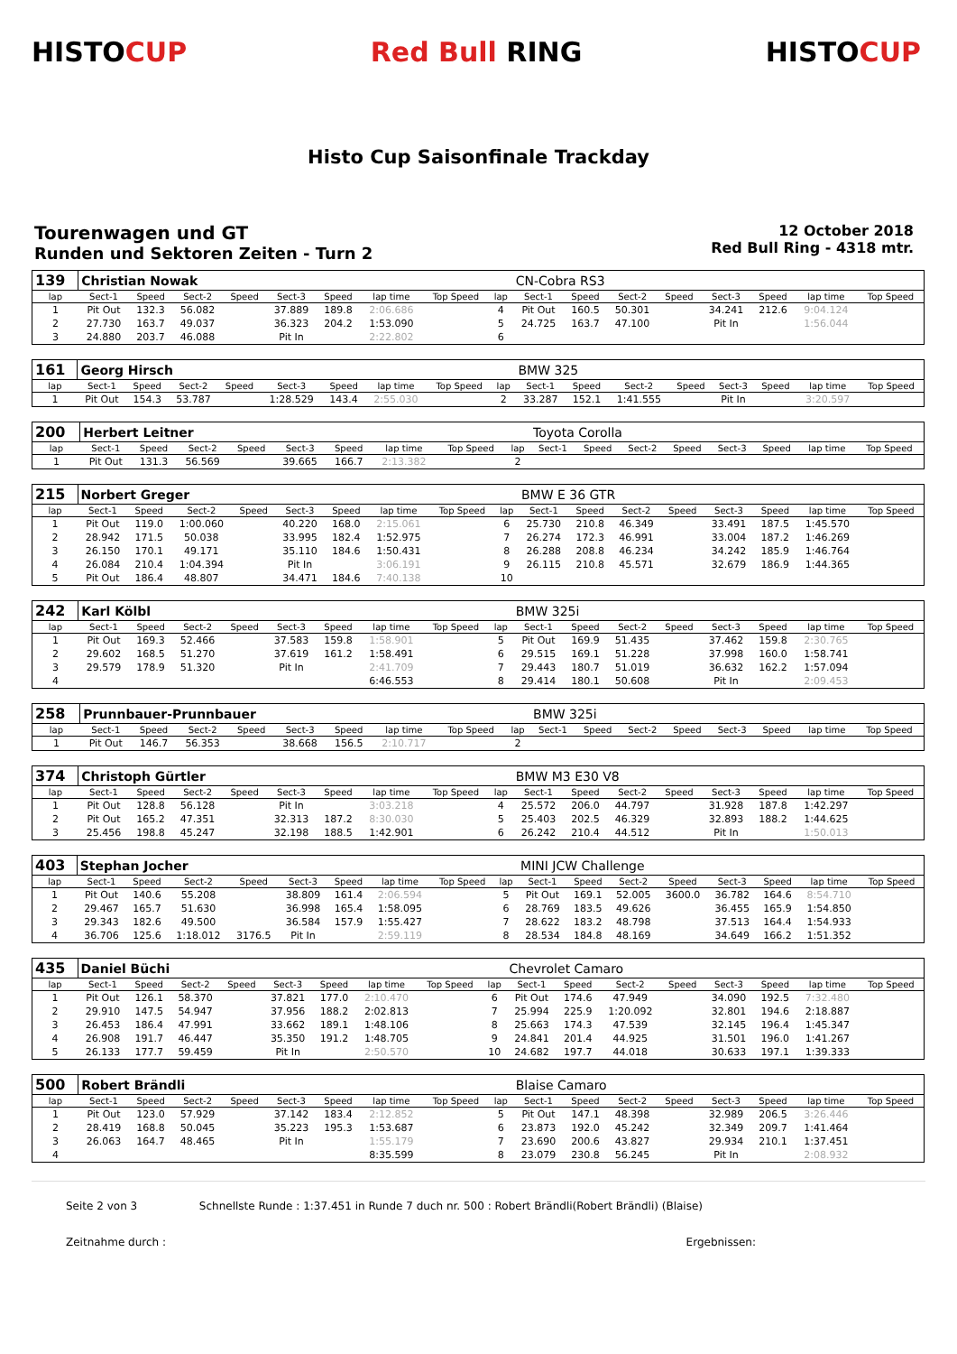HISTOCUP Red Bull RING HISTOCUP
Histo Cup Saisonfinale Trackday
Tourenwagen und GT
Runden und Sektoren Zeiten - Turn 2
12 October 2018
Red Bull Ring - 4318 mtr.
| 139 | Christian Nowak | | | | | | | | | CN-Cobra RS3 | | | | | | | |
| lap | Sect-1 | Speed | Sect-2 | Speed | Sect-3 | Speed | lap time | Top Speed | lap | Sect-1 | Speed | Sect-2 | Speed | Sect-3 | Speed | lap time | Top Speed |
| 1 | Pit Out | 132.3 | 56.082 | | 37.889 | 189.8 | 2:06.686 | | 4 | Pit Out | 160.5 | 50.301 | | 34.241 | 212.6 | 9:04.124 | |
| 2 | 27.730 | 163.7 | 49.037 | | 36.323 | 204.2 | 1:53.090 | | 5 | 24.725 | 163.7 | 47.100 | | Pit In | | 1:56.044 | |
| 3 | 24.880 | 203.7 | 46.088 | | Pit In | | 2:22.802 | | 6 | | | | | | | | |
| 161 | Georg Hirsch | | | | | | | | | BMW 325 | | | | | | | |
| lap | Sect-1 | Speed | Sect-2 | Speed | Sect-3 | Speed | lap time | Top Speed | lap | Sect-1 | Speed | Sect-2 | Speed | Sect-3 | Speed | lap time | Top Speed |
| 1 | Pit Out | 154.3 | 53.787 | | 1:28.529 | 143.4 | 2:55.030 | | 2 | 33.287 | 152.1 | 1:41.555 | | Pit In | | 3:20.597 | |
| 200 | Herbert Leitner | | | | | | | | | Toyota Corolla | | | | | | | |
| lap | Sect-1 | Speed | Sect-2 | Speed | Sect-3 | Speed | lap time | Top Speed | lap | Sect-1 | Speed | Sect-2 | Speed | Sect-3 | Speed | lap time | Top Speed |
| 1 | Pit Out | 131.3 | 56.569 | | 39.665 | 166.7 | 2:13.382 | | 2 | | | | | | | | |
| 215 | Norbert Greger | | | | | | | | | BMW E 36 GTR | | | | | | | |
| lap | Sect-1 | Speed | Sect-2 | Speed | Sect-3 | Speed | lap time | Top Speed | lap | Sect-1 | Speed | Sect-2 | Speed | Sect-3 | Speed | lap time | Top Speed |
| 1 | Pit Out | 119.0 | 1:00.060 | | 40.220 | 168.0 | 2:15.061 | | 6 | 25.730 | 210.8 | 46.349 | | 33.491 | 187.5 | 1:45.570 | |
| 2 | 28.942 | 171.5 | 50.038 | | 33.995 | 182.4 | 1:52.975 | | 7 | 26.274 | 172.3 | 46.991 | | 33.004 | 187.2 | 1:46.269 | |
| 3 | 26.150 | 170.1 | 49.171 | | 35.110 | 184.6 | 1:50.431 | | 8 | 26.288 | 208.8 | 46.234 | | 34.242 | 185.9 | 1:46.764 | |
| 4 | 26.084 | 210.4 | 1:04.394 | | Pit In | | 3:06.191 | | 9 | 26.115 | 210.8 | 45.571 | | 32.679 | 186.9 | 1:44.365 | |
| 5 | Pit Out | 186.4 | 48.807 | | 34.471 | 184.6 | 7:40.138 | | 10 | | | | | | | | |
| 242 | Karl Kölbl | | | | | | | | | BMW 325i | | | | | | | |
| lap | Sect-1 | Speed | Sect-2 | Speed | Sect-3 | Speed | lap time | Top Speed | lap | Sect-1 | Speed | Sect-2 | Speed | Sect-3 | Speed | lap time | Top Speed |
| 1 | Pit Out | 169.3 | 52.466 | | 37.583 | 159.8 | 1:58.901 | | 5 | Pit Out | 169.9 | 51.435 | | 37.462 | 159.8 | 2:30.765 | |
| 2 | 29.602 | 168.5 | 51.270 | | 37.619 | 161.2 | 1:58.491 | | 6 | 29.515 | 169.1 | 51.228 | | 37.998 | 160.0 | 1:58.741 | |
| 3 | 29.579 | 178.9 | 51.320 | | Pit In | | 2:41.709 | | 7 | 29.443 | 180.7 | 51.019 | | 36.632 | 162.2 | 1:57.094 | |
| 4 | | | | | | | 6:46.553 | | 8 | 29.414 | 180.1 | 50.608 | | Pit In | | 2:09.453 | |
| 258 | Prunnbauer-Prunnbauer | | | | | | | | | BMW 325i | | | | | | | |
| lap | Sect-1 | Speed | Sect-2 | Speed | Sect-3 | Speed | lap time | Top Speed | lap | Sect-1 | Speed | Sect-2 | Speed | Sect-3 | Speed | lap time | Top Speed |
| 1 | Pit Out | 146.7 | 56.353 | | 38.668 | 156.5 | 2:10.717 | | 2 | | | | | | | | |
| 374 | Christoph Gürtler | | | | | | | | | BMW M3 E30 V8 | | | | | | | |
| lap | Sect-1 | Speed | Sect-2 | Speed | Sect-3 | Speed | lap time | Top Speed | lap | Sect-1 | Speed | Sect-2 | Speed | Sect-3 | Speed | lap time | Top Speed |
| 1 | Pit Out | 128.8 | 56.128 | | Pit In | | 3:03.218 | | 4 | 25.572 | 206.0 | 44.797 | | 31.928 | 187.8 | 1:42.297 | |
| 2 | Pit Out | 165.2 | 47.351 | | 32.313 | 187.2 | 8:30.030 | | 5 | 25.403 | 202.5 | 46.329 | | 32.893 | 188.2 | 1:44.625 | |
| 3 | 25.456 | 198.8 | 45.247 | | 32.198 | 188.5 | 1:42.901 | | 6 | 26.242 | 210.4 | 44.512 | | Pit In | | 1:50.013 | |
| 403 | Stephan Jocher | | | | | | | | | MINI JCW Challenge | | | | | | | |
| lap | Sect-1 | Speed | Sect-2 | Speed | Sect-3 | Speed | lap time | Top Speed | lap | Sect-1 | Speed | Sect-2 | Speed | Sect-3 | Speed | lap time | Top Speed |
| 1 | Pit Out | 140.6 | 55.208 | | 38.809 | 161.4 | 2:06.594 | | 5 | Pit Out | 169.1 | 52.005 | 3600.0 | 36.782 | 164.6 | 8:54.710 | |
| 2 | 29.467 | 165.7 | 51.630 | | 36.998 | 165.4 | 1:58.095 | | 6 | 28.769 | 183.5 | 49.626 | | 36.455 | 165.9 | 1:54.850 | |
| 3 | 29.343 | 182.6 | 49.500 | | 36.584 | 157.9 | 1:55.427 | | 7 | 28.622 | 183.2 | 48.798 | | 37.513 | 164.4 | 1:54.933 | |
| 4 | 36.706 | 125.6 | 1:18.012 | 3176.5 | Pit In | | 2:59.119 | | 8 | 28.534 | 184.8 | 48.169 | | 34.649 | 166.2 | 1:51.352 | |
| 435 | Daniel Büchi | | | | | | | | | Chevrolet Camaro | | | | | | | |
| lap | Sect-1 | Speed | Sect-2 | Speed | Sect-3 | Speed | lap time | Top Speed | lap | Sect-1 | Speed | Sect-2 | Speed | Sect-3 | Speed | lap time | Top Speed |
| 1 | Pit Out | 126.1 | 58.370 | | 37.821 | 177.0 | 2:10.470 | | 6 | Pit Out | 174.6 | 47.949 | | 34.090 | 192.5 | 7:32.480 | |
| 2 | 29.910 | 147.5 | 54.947 | | 37.956 | 188.2 | 2:02.813 | | 7 | 25.994 | 225.9 | 1:20.092 | | 32.801 | 194.6 | 2:18.887 | |
| 3 | 26.453 | 186.4 | 47.991 | | 33.662 | 189.1 | 1:48.106 | | 8 | 25.663 | 174.3 | 47.539 | | 32.145 | 196.4 | 1:45.347 | |
| 4 | 26.908 | 191.7 | 46.447 | | 35.350 | 191.2 | 1:48.705 | | 9 | 24.841 | 201.4 | 44.925 | | 31.501 | 196.0 | 1:41.267 | |
| 5 | 26.133 | 177.7 | 59.459 | | Pit In | | 2:50.570 | | 10 | 24.682 | 197.7 | 44.018 | | 30.633 | 197.1 | 1:39.333 | |
| 500 | Robert Brändli | | | | | | | | | Blaise Camaro | | | | | | | |
| lap | Sect-1 | Speed | Sect-2 | Speed | Sect-3 | Speed | lap time | Top Speed | lap | Sect-1 | Speed | Sect-2 | Speed | Sect-3 | Speed | lap time | Top Speed |
| 1 | Pit Out | 123.0 | 57.929 | | 37.142 | 183.4 | 2:12.852 | | 5 | Pit Out | 147.1 | 48.398 | | 32.989 | 206.5 | 3:26.446 | |
| 2 | 28.419 | 168.8 | 50.045 | | 35.223 | 195.3 | 1:53.687 | | 6 | 23.873 | 192.0 | 45.242 | | 32.349 | 209.7 | 1:41.464 | |
| 3 | 26.063 | 164.7 | 48.465 | | Pit In | | 1:55.179 | | 7 | 23.690 | 200.6 | 43.827 | | 29.934 | 210.1 | 1:37.451 | |
| 4 | | | | | | | 8:35.599 | | 8 | 23.079 | 230.8 | 56.245 | | Pit In | | 2:08.932 | |
Seite 2 von 3 Schnellste Runde : 1:37.451 in Runde 7 duch nr. 500 : Robert Brändli(Robert Brändli) (Blaise)
Zeitnahme durch : Ergebnissen: